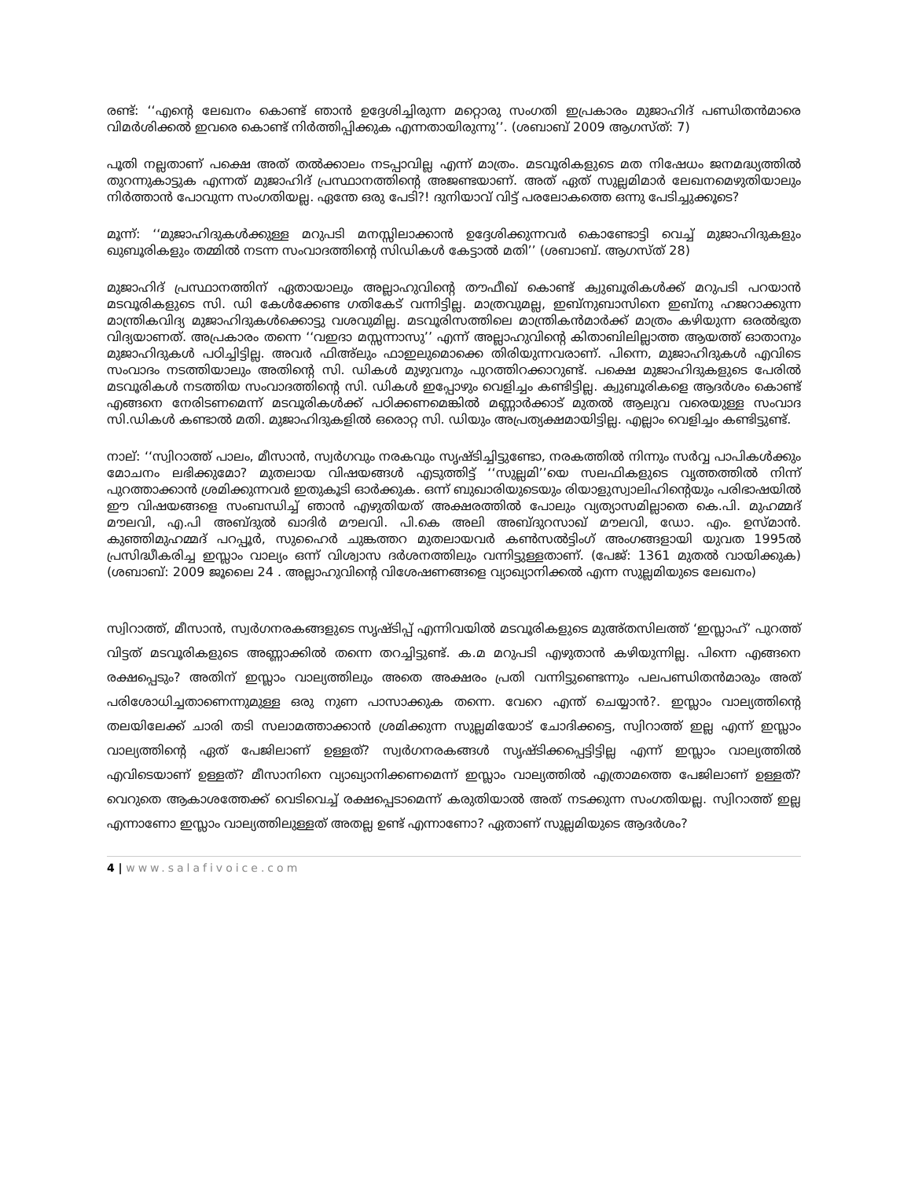രണ്ട്: ‘‘എന്റെ ലേഖനം കൊണ്ട് ഞാൻ ഉദ്ദേശിച്ചിരുന്ന മറ്റൊരു സംഗതി ഇപ്രകാരം മുജാഹിദ് പണ്ഡിതൻമാരെ വിമർശിക്കൽ ഇവരെ കൊണ്ട് നിർത്തിപ്പിക്കുക എന്നതായിരുന്നു’’. (ശബാബ് 2009 ആഗസ്ത്: 7)
പൂതി നല്ലതാണ് പക്ഷെ അത് തൽക്കാലം നടപ്പാവില്ല എന്ന് മാത്രം. മടവൂരികളുടെ മത നിഷേധം ജനമദ്ധ്യത്തിൽ തുറന്നുകാട്ടുക എന്നത് മുജാഹിദ് പ്രസ്ഥാനത്തിന്റെ അജണ്ടയാണ്. അത് ഏത് സുല്ലമിമാർ ലേഖനമെഴുതിയാലും നിർത്താൻ പോവുന്ന സംഗതിയല്ല. ഏന്തേ ഒരു പേടി?! ദുനിയാവ് വിട്ട് പരലോകത്തെ ഒന്നു പേടിച്ചുക്കൂടെ?
മൂന്ന്: ‘‘മുജാഹിദുകൾക്കുള്ള മറുപടി മനസ്സിലാക്കാൻ ഉദ്ദേശിക്കുന്നവർ കൊണ്ടോട്ടി വെച്ച് മുജാഹിദുകളും ഖുബൂരികളും തമ്മിൽ നടന്ന സംവാദത്തിന്റെ സിഡികൾ കേട്ടാൽ മതി’’ (ശബാബ്. ആഗസ്ത് 28)
മുജാഹിദ് പ്രസ്ഥാനത്തിന് ഏതായാലും അല്ലാഹുവിന്റെ തൗഫീഖ് കൊണ്ട് ക്വുബൂരികൾക്ക് മറുപടി പറയാൻ മടവൂരികളുടെ സി. ഡി കേൾക്കേണ്ട ഗതികേട് വന്നിട്ടില്ല. മാത്രവുമല്ല, ഇബ്നുബാസിനെ ഇബ്നു ഹജറാക്കുന്ന മാന്ത്രികവിദ്യ മുജാഹിദുകൾക്കൊട്ടു വശവുമില്ല. മടവൂരിസത്തിലെ മാന്ത്രികൻമാർക്ക് മാത്രം കഴിയുന്ന ഒരൽഭുത വിദ്യയാണത്. അപ്രകാരം തന്നെ ‘‘വഇദാ മസ്സന്നാസു’’ എന്ന് അല്ലാഹുവിന്റെ കിതാബിലില്ലാത്ത ആയത്ത് ഓതാനും മുജാഹിദുകൾ പഠിച്ചിട്ടില്ല. അവർ ഫിഅ്ലും ഫാഇലുമൊക്കെ തിരിയുന്നവരാണ്. പിന്നെ, മുജാഹിദുകൾ എവിടെ സംവാദം നടത്തിയാലും അതിന്റെ സി. ഡികൾ മുഴുവനും പുറത്തിറക്കാറുണ്ട്. പക്ഷെ മുജാഹിദുകളുടെ പേരിൽ മടവൂരികൾ നടത്തിയ സംവാദത്തിന്റെ സി. ഡികൾ ഇപ്പോഴും വെളിച്ചം കണ്ടിട്ടില്ല. ക്വുബൂരികളെ ആദർശം കൊണ്ട് എങ്ങനെ നേരിടണമെന്ന് മടവൂരികൾക്ക് പഠിക്കണമെങ്കിൽ മണ്ണാർക്കാട് മുതൽ ആലുവ വരെയുള്ള സംവാദ സി.ഡികൾ കണ്ടാൽ മതി. മുജാഹിദുകളിൽ ഒരൊറ്റ സി. ഡിയും അപ്രത്യക്ഷമായിട്ടില്ല. എല്ലാം വെളിച്ചം കണ്ടിട്ടുണ്ട്.
നാല്: ‘‘സ്വിറാത്ത് പാലം, മീസാൻ, സ്വർഗവും നരകവും സൃഷ്ടിച്ചിട്ടുണ്ടോ, നരകത്തിൽ നിന്നും സർവ്വ പാപികൾക്കും മോചനം ലഭിക്കുമോ? മുതലായ വിഷയങ്ങൾ എടുത്തിട്ട് ‘‘സുല്ലമി’’യെ സലഫികളുടെ വൃത്തത്തിൽ നിന്ന് പുറത്താക്കാൻ ശ്രമിക്കുന്നവർ ഇതുകൂടി ഓർക്കുക. ഒന്ന് ബുഖാരിയുടെയും രിയാളുസ്വാലിഹിന്റെയും പരിഭാഷയിൽ ഈ വിഷയങ്ങളെ സംബന്ധിച്ച് ഞാൻ എഴുതിയത് അക്ഷരത്തിൽ പോലും വ്യത്യാസമില്ലാതെ കെ.പി. മുഹമ്മദ് മൗലവി, എ.പി അബ്ദുൽ ഖാദിർ മൗലവി. പി.കെ അലി അബ്ദുറസാഖ് മൗലവി, ഡോ. എം. ഉസ്മാൻ. കുഞ്ഞിമുഹമ്മദ് പറപ്പൂർ, സുഹൈർ ചുങ്കത്തറ മുതലായവർ കൺസൽട്ടിംഗ് അംഗങ്ങളായി യുവത 1995ൽ പ്രസിദ്ധീകരിച്ച ഇസ്ലാം വാല്യം ഒന്ന് വിശ്വാസ ദർശനത്തിലും വന്നിട്ടുള്ളതാണ്. (പേജ്: 1361 മുതൽ വായിക്കുക) (ശബാബ്: 2009 ജൂലൈ 24 . അല്ലാഹുവിന്റെ വിശേഷണങ്ങളെ വ്യാഖ്യാനിക്കൽ എന്ന സുല്ലമിയുടെ ലേഖനം)
സ്വിറാത്ത്, മീസാൻ, സ്വർഗനരകങ്ങളുടെ സൃഷ്ടിപ്പ് എന്നിവയിൽ മടവൂരികളുടെ മുഅ്തസിലത്ത് ‘ഇസ്ലാഹ്’ പുറത്ത് വിട്ടത് മടവൂരികളുടെ അണ്ണാക്കിൽ തന്നെ തറച്ചിട്ടുണ്ട്. ക.മ മറുപടി എഴുതാൻ കഴിയുന്നില്ല. പിന്നെ എങ്ങനെ രക്ഷപ്പെടും? അതിന് ഇസ്ലാം വാല്യത്തിലും അതെ അക്ഷരം പ്രതി വന്നിട്ടുണ്ടെന്നും പലപണ്ഡിതൻമാരും അത് പരിശോധിച്ചതാണെന്നുമുള്ള ഒരു നുണ പാസാക്കുക തന്നെ. വേറെ എന്ത് ചെയ്യാൻ?. ഇസ്ലാം വാല്യത്തിന്റെ തലയിലേക്ക് ചാരി തടി സലാമത്താക്കാൻ ശ്രമിക്കുന്ന സുല്ലമിയോട് ചോദിക്കട്ടെ, സ്വിറാത്ത് ഇല്ല എന്ന് ഇസ്ലാം വാല്യത്തിന്റെ ഏത് പേജിലാണ് ഉള്ളത്? സ്വർഗനരകങ്ങൾ സൃഷ്ടിക്കപ്പെട്ടിട്ടില്ല എന്ന് ഇസ്ലാം വാല്യത്തിൽ എവിടെയാണ് ഉള്ളത്? മീസാനിനെ വ്യാഖ്യാനിക്കണമെന്ന് ഇസ്ലാം വാല്യത്തിൽ എത്രാമത്തെ പേജിലാണ് ഉള്ളത്? വെറുതെ ആകാശത്തേക്ക് വെടിവെച്ച് രക്ഷപ്പെടാമെന്ന് കരുതിയാൽ അത് നടക്കുന്ന സംഗതിയല്ല. സ്വിറാത്ത് ഇല്ല എന്നാണോ ഇസ്ലാം വാല്യത്തിലുള്ളത് അതല്ല ഉണ്ട് എന്നാണോ? ഏതാണ് സുല്ലമിയുടെ ആദർശം?
4 | www.salafivoice.com